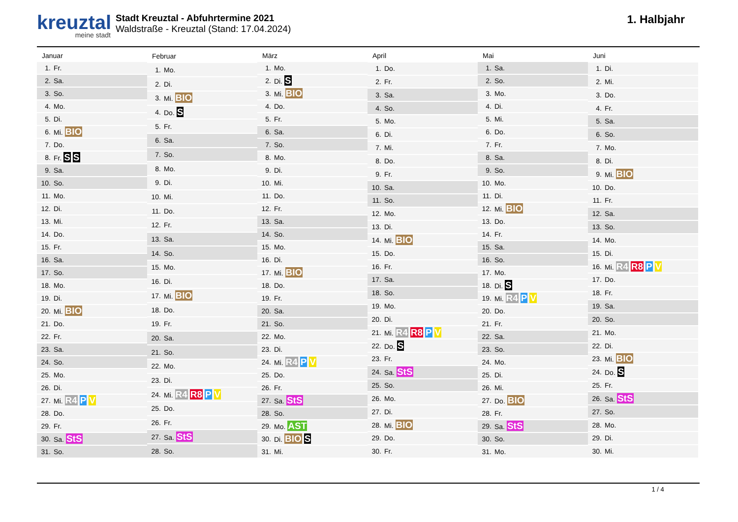kreuztal
meine stadt
Stadt Kreuztal - Abfuhrtermine 2021
Waldstraße - Kreuztal (Stand: 17.04.2024)
1. Halbjahr
| Januar | |
| --- | --- |
| 1. | Fr. |
| 2. | Sa. |
| 3. | So. |
| 4. | Mo. |
| 5. | Di. |
| 6. | Mi. BIO |
| 7. | Do. |
| 8. | Fr. S S |
| 9. | Sa. |
| 10. | So. |
| 11. | Mo. |
| 12. | Di. |
| 13. | Mi. |
| 14. | Do. |
| 15. | Fr. |
| 16. | Sa. |
| 17. | So. |
| 18. | Mo. |
| 19. | Di. |
| 20. | Mi. BIO |
| 21. | Do. |
| 22. | Fr. |
| 23. | Sa. |
| 24. | So. |
| 25. | Mo. |
| 26. | Di. |
| 27. | Mi. R4 P V |
| 28. | Do. |
| 29. | Fr. |
| 30. | Sa. StS |
| 31. | So. |
| Februar | |
| --- | --- |
| 1. | Mo. |
| 2. | Di. |
| 3. | Mi. BIO |
| 4. | Do. S |
| 5. | Fr. |
| 6. | Sa. |
| 7. | So. |
| 8. | Mo. |
| 9. | Di. |
| 10. | Mi. |
| 11. | Do. |
| 12. | Fr. |
| 13. | Sa. |
| 14. | So. |
| 15. | Mo. |
| 16. | Di. |
| 17. | Mi. BIO |
| 18. | Do. |
| 19. | Fr. |
| 20. | Sa. |
| 21. | So. |
| 22. | Mo. |
| 23. | Di. |
| 24. | Mi. R4 R8 P V |
| 25. | Do. |
| 26. | Fr. |
| 27. | Sa. StS |
| 28. | So. |
| März | |
| --- | --- |
| 1. | Mo. |
| 2. | Di. S |
| 3. | Mi. BIO |
| 4. | Do. |
| 5. | Fr. |
| 6. | Sa. |
| 7. | So. |
| 8. | Mo. |
| 9. | Di. |
| 10. | Mi. |
| 11. | Do. |
| 12. | Fr. |
| 13. | Sa. |
| 14. | So. |
| 15. | Mo. |
| 16. | Di. |
| 17. | Mi. BIO |
| 18. | Do. |
| 19. | Fr. |
| 20. | Sa. |
| 21. | So. |
| 22. | Mo. |
| 23. | Di. |
| 24. | Mi. R4 P V |
| 25. | Do. |
| 26. | Fr. |
| 27. | Sa. StS |
| 28. | So. |
| 29. | Mo. AST |
| 30. | Di. BIO S |
| 31. | Mi. |
| April | |
| --- | --- |
| 1. | Do. |
| 2. | Fr. |
| 3. | Sa. |
| 4. | So. |
| 5. | Mo. |
| 6. | Di. |
| 7. | Mi. |
| 8. | Do. |
| 9. | Fr. |
| 10. | Sa. |
| 11. | So. |
| 12. | Mo. |
| 13. | Di. |
| 14. | Mi. BIO |
| 15. | Do. |
| 16. | Fr. |
| 17. | Sa. |
| 18. | So. |
| 19. | Mo. |
| 20. | Di. |
| 21. | Mi. R4 R8 P V |
| 22. | Do. S |
| 23. | Fr. |
| 24. | Sa. StS |
| 25. | So. |
| 26. | Mo. |
| 27. | Di. |
| 28. | Mi. BIO |
| 29. | Do. |
| 30. | Fr. |
| Mai | |
| --- | --- |
| 1. | Sa. |
| 2. | So. |
| 3. | Mo. |
| 4. | Di. |
| 5. | Mi. |
| 6. | Do. |
| 7. | Fr. |
| 8. | Sa. |
| 9. | So. |
| 10. | Mo. |
| 11. | Di. |
| 12. | Mi. BIO |
| 13. | Do. |
| 14. | Fr. |
| 15. | Sa. |
| 16. | So. |
| 17. | Mo. |
| 18. | Di. S |
| 19. | Mi. R4 P V |
| 20. | Do. |
| 21. | Fr. |
| 22. | Sa. |
| 23. | So. |
| 24. | Mo. |
| 25. | Di. |
| 26. | Mi. |
| 27. | Do. BIO |
| 28. | Fr. |
| 29. | Sa. StS |
| 30. | So. |
| 31. | Mo. |
| Juni | |
| --- | --- |
| 1. | Di. |
| 2. | Mi. |
| 3. | Do. |
| 4. | Fr. |
| 5. | Sa. |
| 6. | So. |
| 7. | Mo. |
| 8. | Di. |
| 9. | Mi. BIO |
| 10. | Do. |
| 11. | Fr. |
| 12. | Sa. |
| 13. | So. |
| 14. | Mo. |
| 15. | Di. |
| 16. | Mi. R4 R8 P V |
| 17. | Do. |
| 18. | Fr. |
| 19. | Sa. |
| 20. | So. |
| 21. | Mo. |
| 22. | Di. |
| 23. | Mi. BIO |
| 24. | Do. S |
| 25. | Fr. |
| 26. | Sa. StS |
| 27. | So. |
| 28. | Mo. |
| 29. | Di. |
| 30. | Mi. |
1 / 4